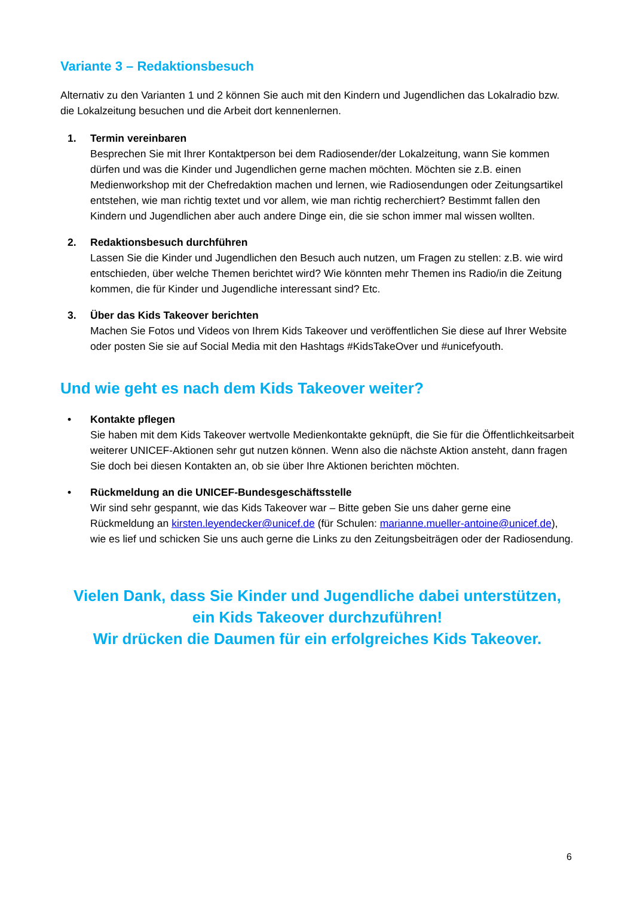Variante 3 – Redaktionsbesuch
Alternativ zu den Varianten 1 und 2 können Sie auch mit den Kindern und Jugendlichen das Lokalradio bzw. die Lokalzeitung besuchen und die Arbeit dort kennenlernen.
1. Termin vereinbaren
Besprechen Sie mit Ihrer Kontaktperson bei dem Radiosender/der Lokalzeitung, wann Sie kommen dürfen und was die Kinder und Jugendlichen gerne machen möchten. Möchten sie z.B. einen Medienworkshop mit der Chefredaktion machen und lernen, wie Radiosendungen oder Zeitungsartikel entstehen, wie man richtig textet und vor allem, wie man richtig recherchiert? Bestimmt fallen den Kindern und Jugendlichen aber auch andere Dinge ein, die sie schon immer mal wissen wollten.
2. Redaktionsbesuch durchführen
Lassen Sie die Kinder und Jugendlichen den Besuch auch nutzen, um Fragen zu stellen: z.B. wie wird entschieden, über welche Themen berichtet wird? Wie könnten mehr Themen ins Radio/in die Zeitung kommen, die für Kinder und Jugendliche interessant sind? Etc.
3. Über das Kids Takeover berichten
Machen Sie Fotos und Videos von Ihrem Kids Takeover und veröffentlichen Sie diese auf Ihrer Website oder posten Sie sie auf Social Media mit den Hashtags #KidsTakeOver und #unicefyouth.
Und wie geht es nach dem Kids Takeover weiter?
• Kontakte pflegen
Sie haben mit dem Kids Takeover wertvolle Medienkontakte geknüpft, die Sie für die Öffentlichkeitsarbeit weiterer UNICEF-Aktionen sehr gut nutzen können. Wenn also die nächste Aktion ansteht, dann fragen Sie doch bei diesen Kontakten an, ob sie über Ihre Aktionen berichten möchten.
• Rückmeldung an die UNICEF-Bundesgeschäftsstelle
Wir sind sehr gespannt, wie das Kids Takeover war – Bitte geben Sie uns daher gerne eine Rückmeldung an kirsten.leyendecker@unicef.de (für Schulen: marianne.mueller-antoine@unicef.de), wie es lief und schicken Sie uns auch gerne die Links zu den Zeitungsbeiträgen oder der Radiosendung.
Vielen Dank, dass Sie Kinder und Jugendliche dabei unterstützen,
ein Kids Takeover durchzuführen!
Wir drücken die Daumen für ein erfolgreiches Kids Takeover.
6